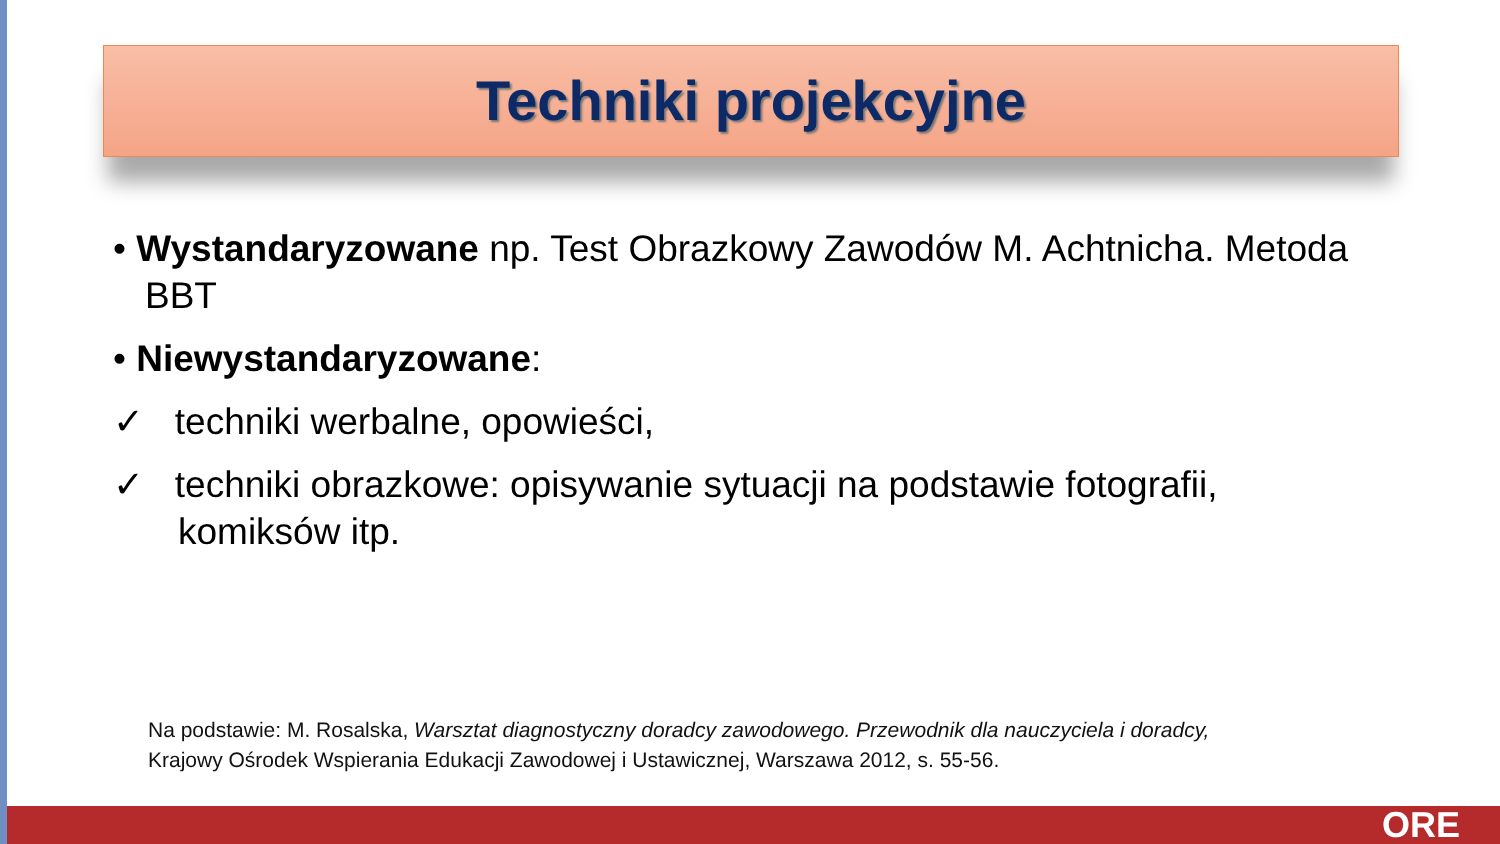Techniki projekcyjne
• Wystandaryzowane np. Test Obrazkowy Zawodów M. Achtnicha. Metoda BBT
• Niewystandaryzowane:
✓ techniki werbalne, opowieści,
✓ techniki obrazkowe: opisywanie sytuacji na podstawie fotografii, komiksów itp.
Na podstawie: M. Rosalska, Warsztat diagnostyczny doradcy zawodowego. Przewodnik dla nauczyciela i doradcy,
Krajowy Ośrodek Wspierania Edukacji Zawodowej i Ustawicznej, Warszawa 2012, s. 55-56.
ORE